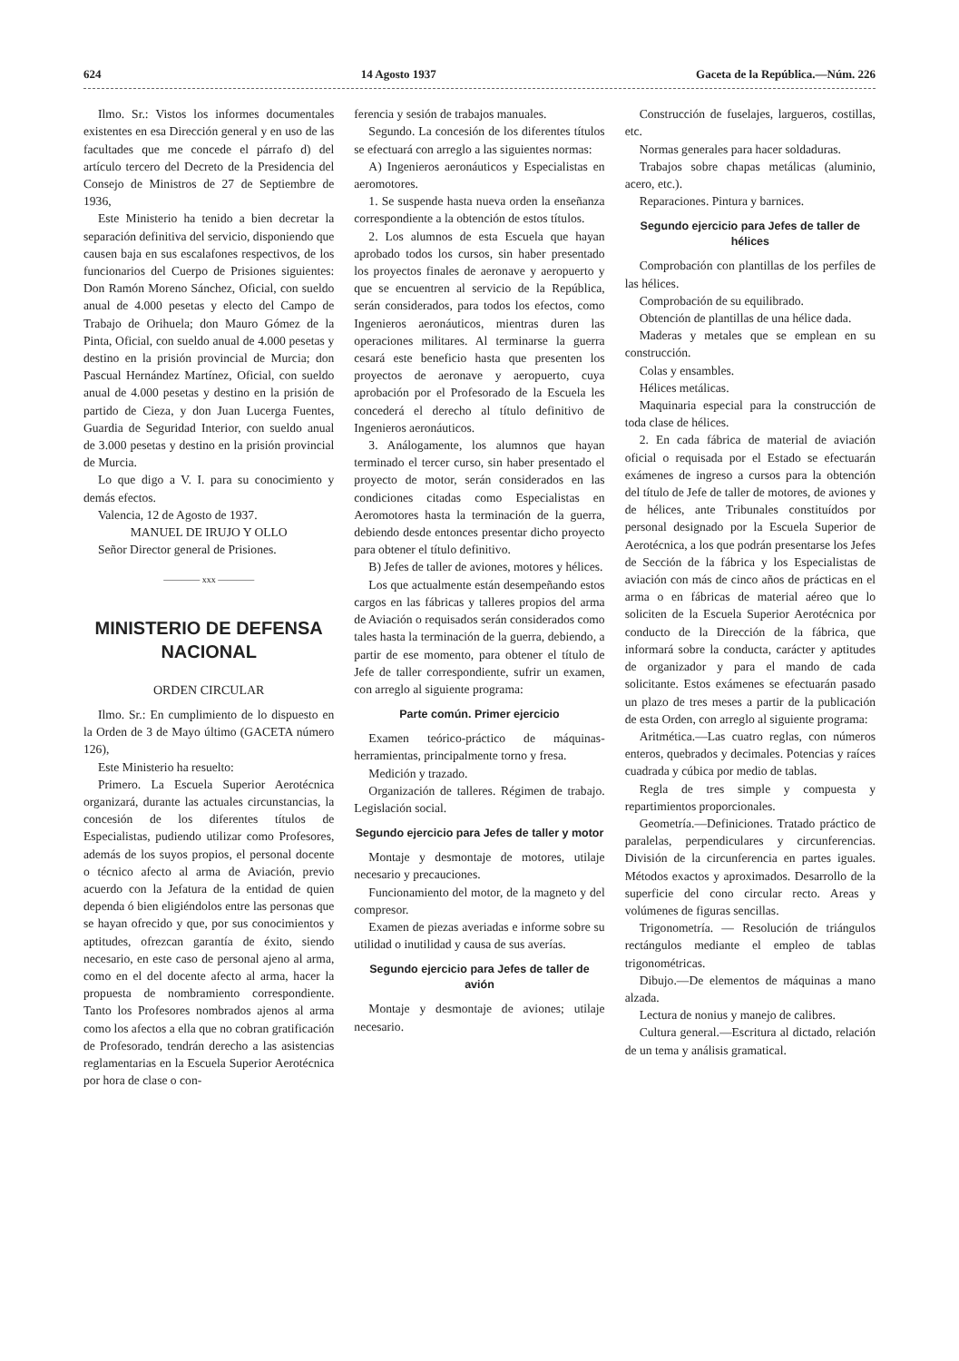624 14 Agosto 1937 Gaceta de la República.—Núm. 226
Ilmo. Sr.: Vistos los informes documentales existentes en esa Dirección general y en uso de las facultades que me concede el párrafo d) del artículo tercero del Decreto de la Presidencia del Consejo de Ministros de 27 de Septiembre de 1936,
Este Ministerio ha tenido a bien decretar la separación definitiva del servicio, disponiendo que causen baja en sus escalafones respectivos, de los funcionarios del Cuerpo de Prisiones siguientes: Don Ramón Moreno Sánchez, Oficial, con sueldo anual de 4.000 pesetas y electo del Campo de Trabajo de Orihuela; don Mauro Gómez de la Pinta, Oficial, con sueldo anual de 4.000 pesetas y destino en la prisión provincial de Murcia; don Pascual Hernández Martínez, Oficial, con sueldo anual de 4.000 pesetas y destino en la prisión de partido de Cieza, y don Juan Lucerga Fuentes, Guardia de Seguridad Interior, con sueldo anual de 3.000 pesetas y destino en la prisión provincial de Murcia.
Lo que digo a V. I. para su conocimiento y demás efectos.
Valencia, 12 de Agosto de 1937.
MANUEL DE IRUJO Y OLLO
Señor Director general de Prisiones.
———— xxx ————
MINISTERIO DE DEFENSA NACIONAL
ORDEN CIRCULAR
Ilmo. Sr.: En cumplimiento de lo dispuesto en la Orden de 3 de Mayo último (GACETA número 126),
Este Ministerio ha resuelto:
Primero. La Escuela Superior Aerotécnica organizará, durante las actuales circunstancias, la concesión de los diferentes títulos de Especialistas, pudiendo utilizar como Profesores, además de los suyos propios, el personal docente o técnico afecto al arma de Aviación, previo acuerdo con la Jefatura de la entidad de quien dependa ó bien eligiéndolos entre las personas que se hayan ofrecido y que, por sus conocimientos y aptitudes, ofrezcan garantía de éxito, siendo necesario, en este caso de personal ajeno al arma, como en el del docente afecto al arma, hacer la propuesta de nombramiento correspondiente. Tanto los Profesores nombrados ajenos al arma como los afectos a ella que no cobran gratificación de Profesorado, tendrán derecho a las asistencias reglamentarias en la Escuela Superior Aerotécnica por hora de clase o con-
ferencia y sesión de trabajos manuales.
Segundo. La concesión de los diferentes títulos se efectuará con arreglo a las siguientes normas:
A) Ingenieros aeronáuticos y Especialistas en aeromotores.
1. Se suspende hasta nueva orden la enseñanza correspondiente a la obtención de estos títulos.
2. Los alumnos de esta Escuela que hayan aprobado todos los cursos, sin haber presentado los proyectos finales de aeronave y aeropuerto y que se encuentren al servicio de la República, serán considerados, para todos los efectos, como Ingenieros aeronáuticos, mientras duren las operaciones militares. Al terminarse la guerra cesará este beneficio hasta que presenten los proyectos de aeronave y aeropuerto, cuya aprobación por el Profesorado de la Escuela les concederá el derecho al título definitivo de Ingenieros aeronáuticos.
3. Análogamente, los alumnos que hayan terminado el tercer curso, sin haber presentado el proyecto de motor, serán considerados en las condiciones citadas como Especialistas en Aeromotores hasta la terminación de la guerra, debiendo desde entonces presentar dicho proyecto para obtener el título definitivo.
B) Jefes de taller de aviones, motores y hélices.
Los que actualmente están desempeñando estos cargos en las fábricas y talleres propios del arma de Aviación o requisados serán considerados como tales hasta la terminación de la guerra, debiendo, a partir de ese momento, para obtener el título de Jefe de taller correspondiente, sufrir un examen, con arreglo al siguiente programa:
Parte común. Primer ejercicio
Examen teórico-práctico de máquinas-herramientas, principalmente torno y fresa.
Medición y trazado.
Organización de talleres. Régimen de trabajo. Legislación social.
Segundo ejercicio para Jefes de taller y motor
Montaje y desmontaje de motores, utilaje necesario y precauciones.
Funcionamiento del motor, de la magneto y del compresor.
Examen de piezas averiadas e informe sobre su utilidad o inutilidad y causa de sus averías.
Segundo ejercicio para Jefes de taller de avión
Montaje y desmontaje de aviones; utilaje necesario.
Construcción de fuselajes, largueros, costillas, etc.
Normas generales para hacer soldaduras.
Trabajos sobre chapas metálicas (aluminio, acero, etc.).
Reparaciones. Pintura y barnices.
Segundo ejercicio para Jefes de taller de hélices
Comprobación con plantillas de los perfiles de las hélices.
Comprobación de su equilibrado.
Obtención de plantillas de una hélice dada.
Maderas y metales que se emplean en su construcción.
Colas y ensambles.
Hélices metálicas.
Maquinaria especial para la construcción de toda clase de hélices.
2. En cada fábrica de material de aviación oficial o requisada por el Estado se efectuarán exámenes de ingreso a cursos para la obtención del título de Jefe de taller de motores, de aviones y de hélices, ante Tribunales constituídos por personal designado por la Escuela Superior de Aerotécnica, a los que podrán presentarse los Jefes de Sección de la fábrica y los Especialistas de aviación con más de cinco años de prácticas en el arma o en fábricas de material aéreo que lo soliciten de la Escuela Superior Aerotécnica por conducto de la Dirección de la fábrica, que informará sobre la conducta, carácter y aptitudes de organizador y para el mando de cada solicitante. Estos exámenes se efectuarán pasado un plazo de tres meses a partir de la publicación de esta Orden, con arreglo al siguiente programa:
Aritmética.—Las cuatro reglas, con números enteros, quebrados y decimales. Potencias y raíces cuadrada y cúbica por medio de tablas.
Regla de tres simple y compuesta y repartimientos proporcionales.
Geometría.—Definiciones. Tratado práctico de paralelas, perpendiculares y circunferencias. División de la circunferencia en partes iguales. Métodos exactos y aproximados. Desarrollo de la superficie del cono circular recto. Areas y volúmenes de figuras sencillas.
Trigonometría. — Resolución de triángulos rectángulos mediante el empleo de tablas trigonométricas.
Dibujo.—De elementos de máquinas a mano alzada.
Lectura de nonius y manejo de calibres.
Cultura general.—Escritura al dictado, relación de un tema y análisis gramatical.